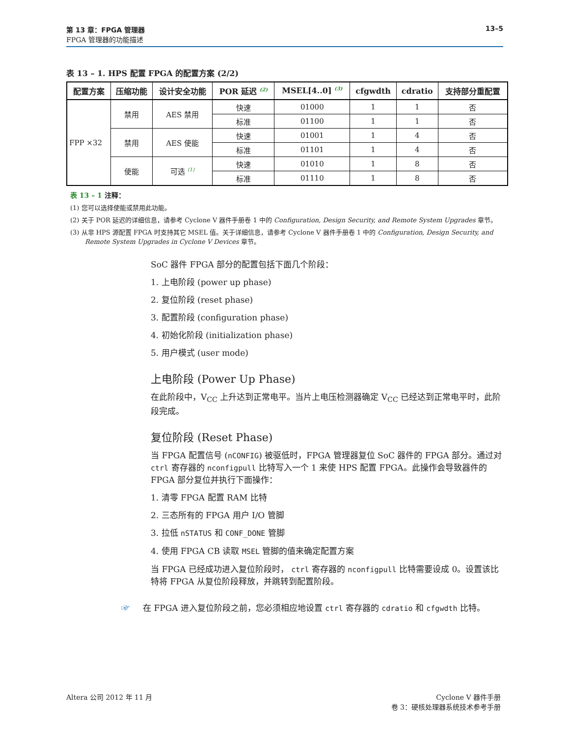第 13 章：FPGA 管理器
FPGA 管理器的功能描述
13–5
表 13 – 1. HPS 配置 FPGA 的配置方案 (2/2)
| 配置方案 | 压缩功能 | 设计安全功能 | POR 延迟 <sup>(2)</sup> | MSEL[4..0] <sup>(3)</sup> | cfgwdth | cdratio | 支持部分重配置 |
| --- | --- | --- | --- | --- | --- | --- | --- |
| FPP ×32 | 禁用 | AES 禁用 | 快速 | 01000 | 1 | 1 | 否 |
| | | | 标准 | 01100 | 1 | 1 | 否 |
| | 禁用 | AES 使能 | 快速 | 01001 | 1 | 4 | 否 |
| | | | 标准 | 01101 | 1 | 4 | 否 |
| | 使能 | 可选 <sup>(1)</sup> | 快速 | 01010 | 1 | 8 | 否 |
| | | | 标准 | 01110 | 1 | 8 | 否 |
表 13 – 1 注释：
(1) 您可以选择使能或禁用此功能。
(2) 关于 POR 延迟的详细信息，请参考 Cyclone V 器件手册卷 1 中的 Configuration, Design Security, and Remote System Upgrades 章节。
(3) 从非 HPS 源配置 FPGA 时支持其它 MSEL 值。关于详细信息，请参考 Cyclone V 器件手册卷 1 中的 Configuration, Design Security, and Remote System Upgrades in Cyclone V Devices 章节。
SoC 器件 FPGA 部分的配置包括下面几个阶段：
1. 上电阶段 (power up phase)
2. 复位阶段 (reset phase)
3. 配置阶段 (configuration phase)
4. 初始化阶段 (initialization phase)
5. 用户模式 (user mode)
上电阶段 (Power Up Phase)
在此阶段中，V<sub>CC</sub> 上升达到正常电平。当片上电压检测器确定 V<sub>CC</sub> 已经达到正常电平时，此阶段完成。
复位阶段 (Reset Phase)
当 FPGA 配置信号 (nCONFIG) 被驱低时，FPGA 管理器复位 SoC 器件的 FPGA 部分。通过对 ctrl 寄存器的 nconfigpull 比特写入一个 1 来使 HPS 配置 FPGA。此操作会导致器件的 FPGA 部分复位并执行下面操作：
1. 清零 FPGA 配置 RAM 比特
2. 三态所有的 FPGA 用户 I/O 管脚
3. 拉低 nSTATUS 和 CONF_DONE 管脚
4. 使用 FPGA CB 读取 MSEL 管脚的值来确定配置方案
当 FPGA 已经成功进入复位阶段时， ctrl 寄存器的 nconfigpull 比特需要设成 0。设置该比特将 FPGA 从复位阶段释放，并跳转到配置阶段。
☞ 在 FPGA 进入复位阶段之前，您必须相应地设置 ctrl 寄存器的 cdratio 和 cfgwdth 比特。
Altera 公司 2012 年 11 月 Cyclone V 器件手册
卷 3：硬核处理器系统技术参考手册